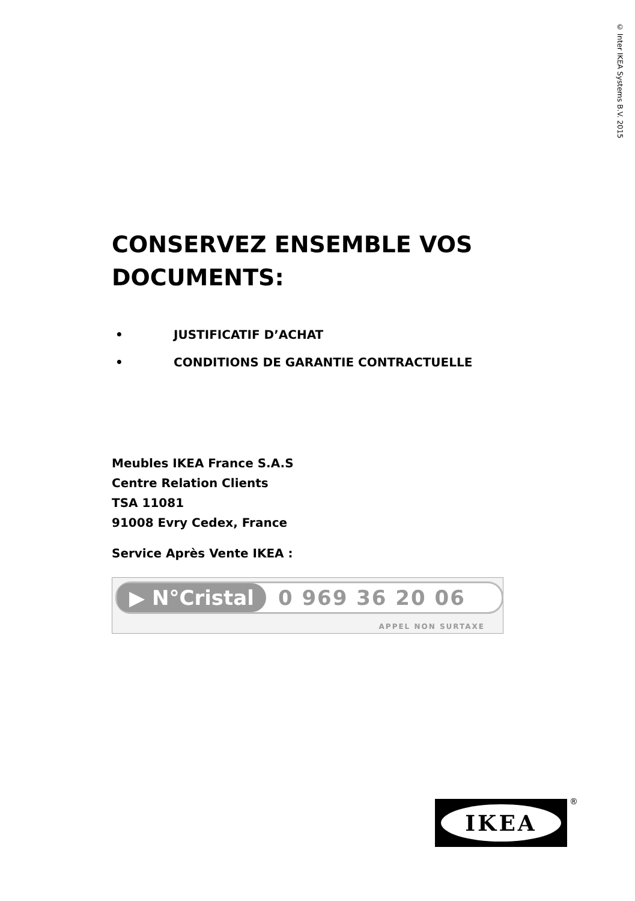© Inter IKEA Systems B.V. 2015
CONSERVEZ ENSEMBLE VOS DOCUMENTS:
• JUSTIFICATIF D’ACHAT
• CONDITIONS DE GARANTIE CONTRACTUELLE
Meubles IKEA France S.A.S
Centre Relation Clients
TSA 11081
91008 Evry Cedex, France
Service Après Vente IKEA :
▶ N°Cristal 0 969 36 20 06
APPEL NON SURTAXE
IKEA ®